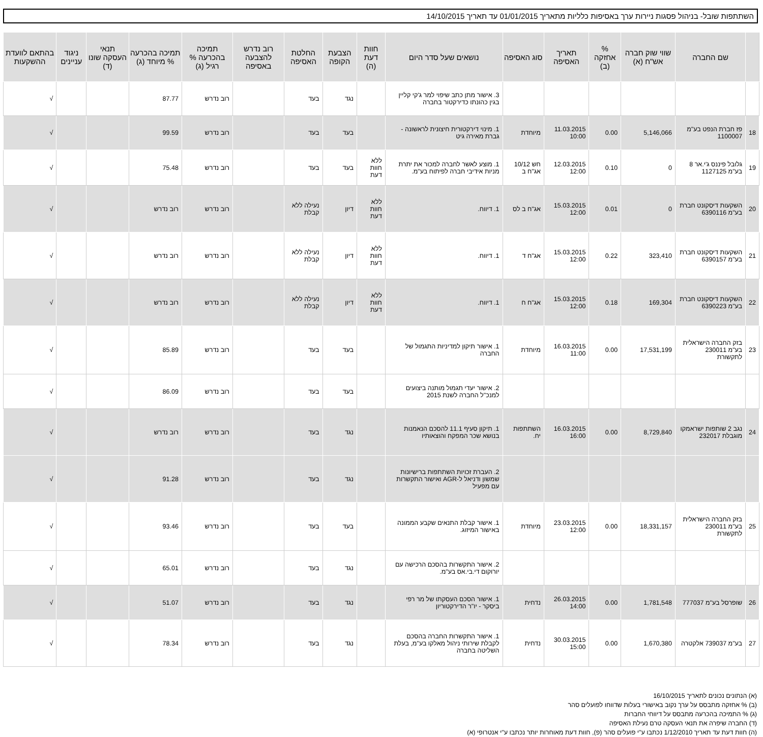השתתפות שובל- בניהול פסגות ניירות ערך באסיפות כלליות מתאריך 01/01/2015 עד תאריך 14/10/2015
| | שם החברה | שווי שוק חברה אש"ח (א) | % אחזקה (ב) | תאריך האסיפה | סוג האסיפה | נושאים שעל סדר היום | חוות דעת (ה) | הצבעת הקופה | החלטת האסיפה | רוב נדרש להצבעה באסיפה | תמיכה בהכרעה % רגיל (ג) | תמיכה בהכרעה % מיוחד (ג) | תנאי העסקה שונו (ד) | ניגוד עניינים | בהתאם לוועדת ההשקעות |
| --- | --- | --- | --- | --- | --- | --- | --- | --- | --- | --- | --- | --- | --- | --- | --- |
| | | | | | | 3. אישור מתן כתב שיפוי למר ג'קי קליין בגין כהונתו כדירקטור בחברה | | נגד | בעד | | רוב נדרש | 87.77 | | | √ |
| 18 | פז חברת הנפט בע"מ 1100007 | 5,146,066 | 0.00 | 11.03.2015 10:00 | מיוחדת | 1. מינוי דירקטורית חיצונית לראשונה - גברת מאירה גיט | | בעד | בעד | | רוב נדרש | 99.59 | | | √ |
| 19 | גלובל פיננס ג'י.אר 8 בע"מ 1127125 | 0 | 0.10 | 12.03.2015 12:00 | חש 10/12 אג"ח ב | 1. מוצע לאשר לחברה למכור את יתרת מניות אידיבי חברה לפיתוח בע"מ. | ללא חוות דעת | בעד | בעד | | רוב נדרש | 75.48 | | | √ |
| 20 | השקעות דיסקונט חברת בע"מ 6390116 | 0 | 0.01 | 15.03.2015 12:00 | אג"ח ב לס | 1. דיווח. | ללא חוות דעת | דיון | נעילה ללא קבלת | | רוב נדרש | רוב נדרש | | | √ |
| 21 | השקעות דיסקונט חברת בע"מ 6390157 | 323,410 | 0.22 | 15.03.2015 12:00 | אג"ח ד | 1. דיווח. | ללא חוות דעת | דיון | נעילה ללא קבלת | | רוב נדרש | רוב נדרש | | | √ |
| 22 | השקעות דיסקונט חברת בע"מ 6390223 | 169,304 | 0.18 | 15.03.2015 12:00 | אג"ח ח | 1. דיווח. | ללא חוות דעת | דיון | נעילה ללא קבלת | | רוב נדרש | רוב נדרש | | | √ |
| 23 | בזק החברה הישראלית בע"מ 230011 לתקשורת | 17,531,199 | 0.00 | 16.03.2015 11:00 | מיוחדת | 1. אישור תיקון למדיניות התגמול של החברה | | בעד | בעד | | רוב נדרש | 85.89 | | | √ |
| | | | | | | 2. אישור יעדי תגמול מותנה ביצועים למנכ"ל החברה לשנת 2015 | | בעד | בעד | | רוב נדרש | 86.09 | | | √ |
| 24 | נגב 2 שותפות ישראמקו מוגבלת 232017 | 8,729,840 | 0.00 | 16.03.2015 16:00 | השתתפות יח. | 1. תיקון סעיף 11.1 להסכם הנאמנות בנושא שכר המפקח והוצאותיו | | נגד | בעד | | רוב נדרש | רוב נדרש | | | √ |
| | | | | | | 2. העברת זכויות השתתפות ברישיונות שמשון ודניאל ל-AGR ואישור התקשרות עם מפעיל | | נגד | בעד | | רוב נדרש | 91.28 | | | √ |
| 25 | בזק החברה הישראלית בע"מ 230011 לתקשורת | 18,331,157 | 0.00 | 23.03.2015 12:00 | מיוחדת | 1. אישור קבלת התנאים שקבע הממונה באישור המיזוג. | | בעד | בעד | | רוב נדרש | 93.46 | | | √ |
| | | | | | | 2. אישור התקשרות בהסכם הרכישה עם יורוקום די.בי.אס בע"מ. | | נגד | בעד | | רוב נדרש | 65.01 | | | √ |
| 26 | שופרסל בע"מ 777037 | 1,781,548 | 0.00 | 26.03.2015 14:00 | נדחית | 1. אישור הסכם העסקתו של מר רפי ביסקר - יו"ר הדירקטוריון | | נגד | בעד | | רוב נדרש | 51.07 | | | √ |
| 27 | בע"מ 739037 אלקטרה | 1,670,380 | 0.00 | 30.03.2015 15:00 | נדחית | 1. אישור התקשרות החברה בהסכם לקבלת שירותי ניהול מאלקו בע"מ, בעלת השליטה בחברה | | נגד | בעד | | רוב נדרש | 78.34 | | | √ |
(א) הנתונים נכונים לתאריך 16/10/2015
(ב) % אחזקה מתבסס על ערך נקוב באישורי בעלות שדווחו לפועלים סהר
(ג) % התמיכה בהכרעה מתבסס על דיווחי החברות
(ד) החברה שיפרה את תנאי העסקה טרם נעילת האסיפה
(ה) חוות דעת עד תאריך 1/12/2010 נכתבו ע"י פועלים סהר (פ), חוות דעת מאוחרות יותר נכתבו ע"י אנטרופי (א)